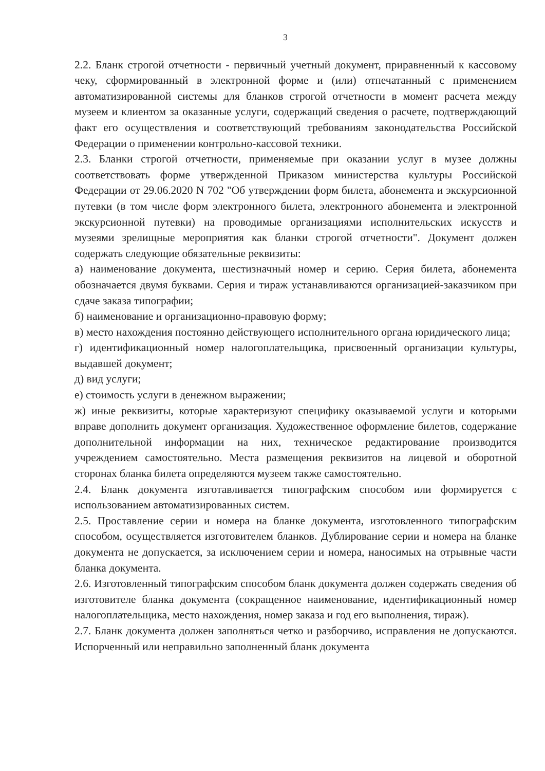3
2.2. Бланк строгой отчетности - первичный учетный документ, приравненный к кассовому чеку, сформированный в электронной форме и (или) отпечатанный с применением автоматизированной системы для бланков строгой отчетности в момент расчета между музеем и клиентом за оказанные услуги, содержащий сведения о расчете, подтверждающий факт его осуществления и соответствующий требованиям законодательства Российской Федерации о применении контрольно-кассовой техники.
2.3. Бланки строгой отчетности, применяемые при оказании услуг в музее должны соответствовать форме утвержденной Приказом министерства культуры Российской Федерации от 29.06.2020 N 702 "Об утверждении форм билета, абонемента и экскурсионной путевки (в том числе форм электронного билета, электронного абонемента и электронной экскурсионной путевки) на проводимые организациями исполнительских искусств и музеями зрелищные мероприятия как бланки строгой отчетности". Документ должен содержать следующие обязательные реквизиты:
а) наименование документа, шестизначный номер и серию. Серия билета, абонемента обозначается двумя буквами. Серия и тираж устанавливаются организацией-заказчиком при сдаче заказа типографии;
б) наименование и организационно-правовую форму;
в) место нахождения постоянно действующего исполнительного органа юридического лица;
г) идентификационный номер налогоплательщика, присвоенный организации культуры, выдавшей документ;
д) вид услуги;
е) стоимость услуги в денежном выражении;
ж) иные реквизиты, которые характеризуют специфику оказываемой услуги и которыми вправе дополнить документ организация. Художественное оформление билетов, содержание дополнительной информации на них, техническое редактирование производится учреждением самостоятельно. Места размещения реквизитов на лицевой и оборотной сторонах бланка билета определяются музеем также самостоятельно.
2.4. Бланк документа изготавливается типографским способом или формируется с использованием автоматизированных систем.
2.5. Проставление серии и номера на бланке документа, изготовленного типографским способом, осуществляется изготовителем бланков. Дублирование серии и номера на бланке документа не допускается, за исключением серии и номера, наносимых на отрывные части бланка документа.
2.6. Изготовленный типографским способом бланк документа должен содержать сведения об изготовителе бланка документа (сокращенное наименование, идентификационный номер налогоплательщика, место нахождения, номер заказа и год его выполнения, тираж).
2.7. Бланк документа должен заполняться четко и разборчиво, исправления не допускаются. Испорченный или неправильно заполненный бланк документа